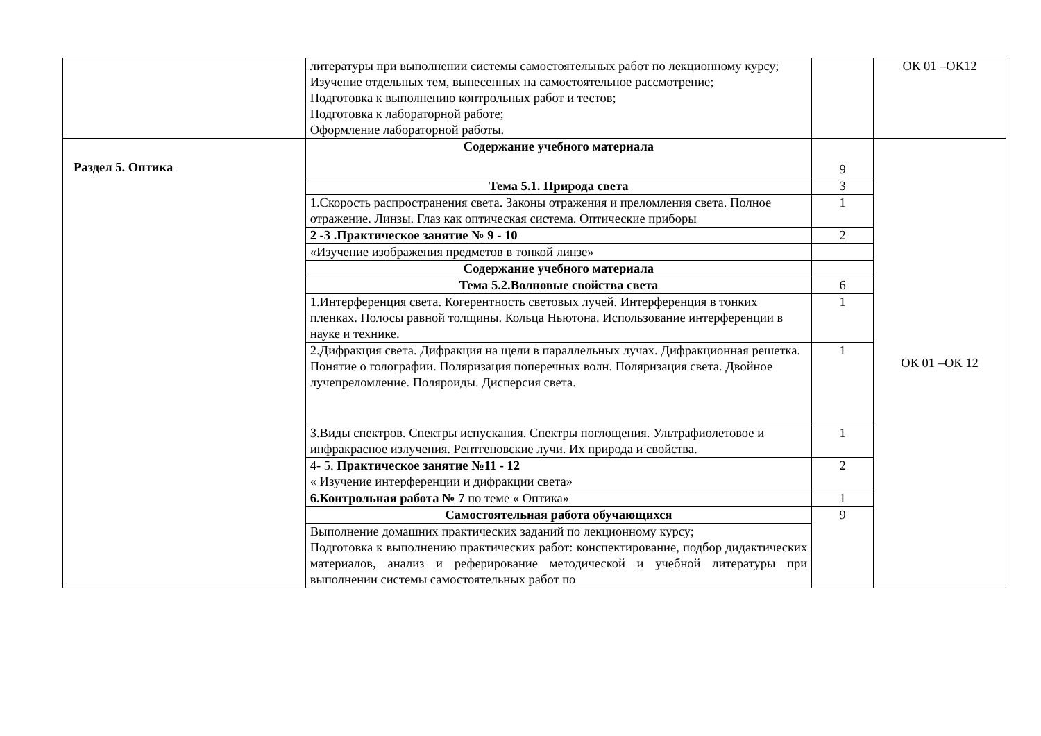| | литературы при выполнении системы самостоятельных работ по лекционному курсу; Изучение отдельных тем, вынесенных на самостоятельное рассмотрение; Подготовка к выполнению контрольных работ и тестов; Подготовка к лабораторной работе; Оформление лабораторной работы. | | ОК 01 –ОК12 |
| Раздел 5. Оптика | Содержание учебного материала | 9 | ОК 01 –ОК 12 |
| | Тема 5.1. Природа света | 3 | |
| | 1.Скорость распространения света. Законы отражения и преломления света. Полное отражение. Линзы. Глаз как оптическая система. Оптические приборы | 1 | |
| | 2 -3 .Практическое занятие № 9 - 10 | 2 | |
| | «Изучение изображения предметов в тонкой линзе» | | |
| | Содержание учебного материала | | |
| | Тема 5.2.Волновые свойства света | 6 | |
| | 1.Интерференция света. Когерентность световых лучей. Интерференция в тонких пленках. Полосы равной толщины. Кольца Ньютона. Использование интерференции в науке и технике. | 1 | |
| | 2.Дифракция света. Дифракция на щели в параллельных лучах. Дифракционная решетка. Понятие о голографии. Поляризация поперечных волн. Поляризация света. Двойное лучепреломление. Поляроиды. Дисперсия света. | 1 | |
| | 3.Виды спектров. Спектры испускания. Спектры поглощения. Ультрафиолетовое и инфракрасное излучения. Рентгеновские лучи. Их природа и свойства. | 1 | |
| | 4- 5. Практическое занятие №11 - 12 « Изучение интерференции и дифракции света» | 2 | |
| | 6.Контрольная работа № 7 по теме « Оптика» | 1 | |
| | Самостоятельная работа обучающихся | 9 | |
| | Выполнение домашних практических заданий по лекционному курсу; Подготовка к выполнению практических работ: конспектирование, подбор дидактических материалов, анализ и реферирование методической и учебной литературы при выполнении системы самостоятельных работ по | | |